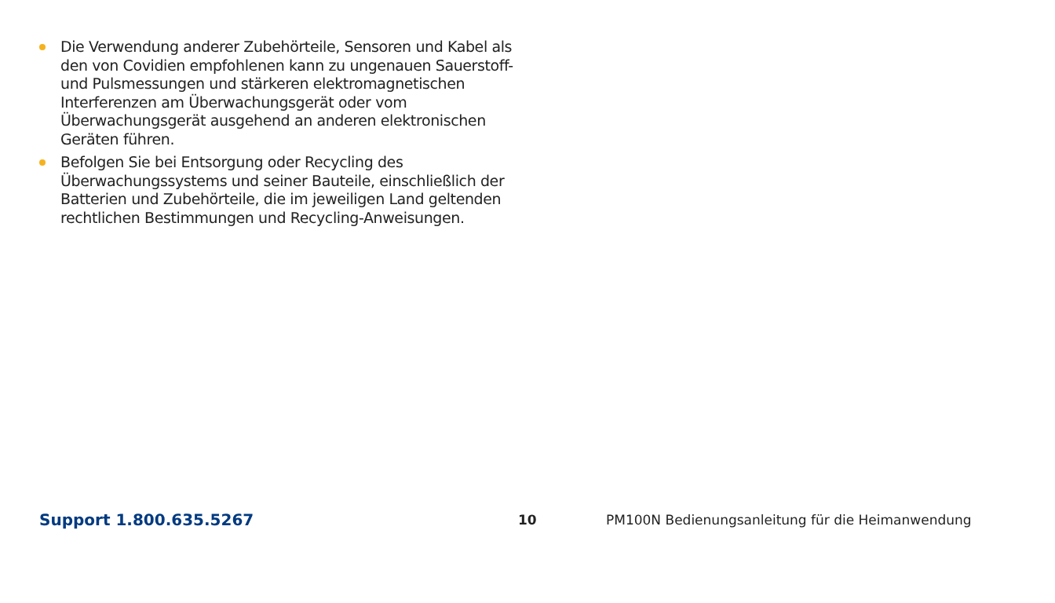Die Verwendung anderer Zubehörteile, Sensoren und Kabel als den von Covidien empfohlenen kann zu ungenauen Sauerstoff- und Pulsmessungen und stärkeren elektromagnetischen Interferenzen am Überwachungsgerät oder vom Überwachungsgerät ausgehend an anderen elektronischen Geräten führen.
Befolgen Sie bei Entsorgung oder Recycling des Überwachungssystems und seiner Bauteile, einschließlich der Batterien und Zubehörteile, die im jeweiligen Land geltenden rechtlichen Bestimmungen und Recycling-Anweisungen.
Support 1.800.635.5267 10 PM100N Bedienungsanleitung für die Heimanwendung